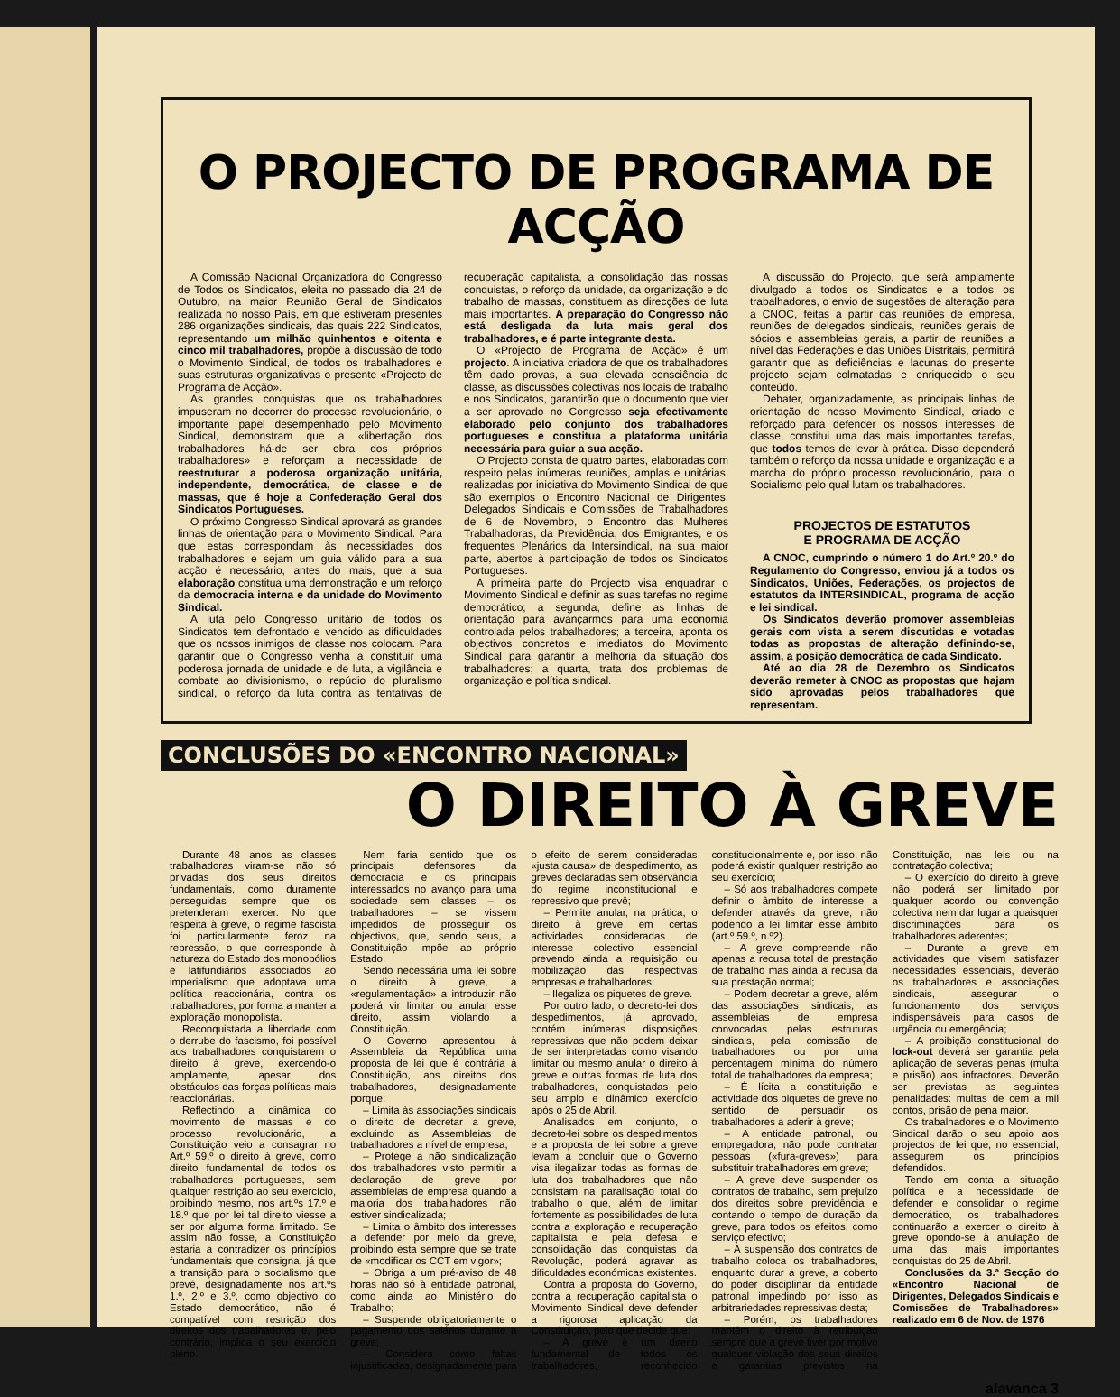O PROJECTO DE PROGRAMA DE ACÇÃO
A Comissão Nacional Organizadora do Congresso de Todos os Sindicatos, eleita no passado dia 24 de Outubro, na maior Reunião Geral de Sindicatos realizada no nosso País, em que estiveram presentes 286 organizações sindicais, das quais 222 Sindicatos, representando um milhão quinhentos e oitenta e cinco mil trabalhadores, propõe à discussão de todo o Movimento Sindical, de todos os trabalhadores e suas estruturas organizativas o presente «Projecto de Programa de Acção».
As grandes conquistas que os trabalhadores impuseram no decorrer do processo revolucionário, o importante papel desempenhado pelo Movimento Sindical, demonstram que a «libertação dos trabalhadores há-de ser obra dos próprios trabalhadores» e reforçam a necessidade de reestruturar a poderosa organização unitária, independente, democrática, de classe e de massas, que é hoje a Confederação Geral dos Sindicatos Portugueses.
O próximo Congresso Sindical aprovará as grandes linhas de orientação para o Movimento Sindical. Para que estas correspondam às necessidades dos trabalhadores e sejam um guia válido para a sua acção é necessário, antes do mais, que a sua elaboração constitua uma demonstração e um reforço da democracia interna e da unidade do Movimento Sindical.
A luta pelo Congresso unitário de todos os Sindicatos tem defrontado e vencido as dificuldades que os nossos inimigos de classe nos colocam. Para garantir que o Congresso venha a constituir uma poderosa jornada de unidade e de luta, a vigilância e combate ao divisionismo, o repúdio do pluralismo sindical, o reforço da luta contra as tentativas de recuperação capitalista, a consolidação das nossas conquistas, o reforço da unidade, da organização e do trabalho de massas, constituem as direcções de luta mais importantes. A preparação do Congresso não está desligada da luta mais geral dos trabalhadores, e é parte integrante desta.
O «Projecto de Programa de Acção» é um projecto. A iniciativa criadora de que os trabalhadores têm dado provas, a sua elevada consciência de classe, as discussões colectivas nos locais de trabalho e nos Sindicatos, garantirão que o documento que vier a ser aprovado no Congresso seja efectivamente elaborado pelo conjunto dos trabalhadores portugueses e constitua a plataforma unitária necessária para guiar a sua acção.
O Projecto consta de quatro partes, elaboradas com respeito pelas inúmeras reuniões, amplas e unitárias, realizadas por iniciativa do Movimento Sindical de que são exemplos o Encontro Nacional de Dirigentes, Delegados Sindicais e Comissões de Trabalhadores de 6 de Novembro, o Encontro das Mulheres Trabalhadoras, da Previdência, dos Emigrantes, e os frequentes Plenários da Intersindical, na sua maior parte, abertos à participação de todos os Sindicatos Portugueses.
A primeira parte do Projecto visa enquadrar o Movimento Sindical e definir as suas tarefas no regime democrático; a segunda, define as linhas de orientação para avançarmos para uma economia controlada pelos trabalhadores; a terceira, aponta os objectivos concretos e imediatos do Movimento Sindical para garantir a melhoria da situação dos trabalhadores; a quarta, trata dos problemas de organização e política sindical.
A discussão do Projecto, que será amplamente divulgado a todos os Sindicatos e a todos os trabalhadores, o envio de sugestões de alteração para a CNOC, feitas a partir das reuniões de empresa, reuniões de delegados sindicais, reuniões gerais de sócios e assembleias gerais, a partir de reuniões a nível das Federações e das Uniões Distritais, permitirá garantir que as deficiências e lacunas do presente projecto sejam colmatadas e enriquecido o seu conteúdo.
Debater, organizadamente, as principais linhas de orientação do nosso Movimento Sindical, criado e reforçado para defender os nossos interesses de classe, constitui uma das mais importantes tarefas, que todos temos de levar à prática. Disso dependerá também o reforço da nossa unidade e organização e a marcha do próprio processo revolucionário, para o Socialismo pelo qual lutam os trabalhadores.
PROJECTOS DE ESTATUTOS
E PROGRAMA DE ACÇÃO
A CNOC, cumprindo o número 1 do Art.º 20.º do Regulamento do Congresso, enviou já a todos os Sindicatos, Uniões, Federações, os projectos de estatutos da INTERSINDICAL, programa de acção e lei sindical.
Os Sindicatos deverão promover assembleias gerais com vista a serem discutidas e votadas todas as propostas de alteração definindo-se, assim, a posição democrática de cada Sindicato.
Até ao dia 28 de Dezembro os Sindicatos deverão remeter à CNOC as propostas que hajam sido aprovadas pelos trabalhadores que representam.
CONCLUSÕES DO «ENCONTRO NACIONAL»
O DIREITO À GREVE
Durante 48 anos as classes trabalhadoras viram-se não só privadas dos seus direitos fundamentais, como duramente perseguidas sempre que os pretenderam exercer. No que respeita à greve, o regime fascista foi particularmente feroz na repressão, o que corresponde à natureza do Estado dos monopólios e latifundiários associados ao imperialismo que adoptava uma política reaccionária, contra os trabalhadores, por forma a manter a exploração monopolista.
Reconquistada a liberdade com o derrube do fascismo, foi possível aos trabalhadores conquistarem o direito à greve, exercendo-o amplamente, apesar dos obstáculos das forças políticas mais reaccionárias.
Reflectindo a dinâmica do movimento de massas e do processo revolucionário, a Constituição veio a consagrar no Art.º 59.º o direito à greve, como direito fundamental de todos os trabalhadores portugueses, sem qualquer restrição ao seu exercício, proibindo mesmo, nos art.ºs 17.º e 18.º que por lei tal direito viesse a ser por alguma forma limitado. Se assim não fosse, a Constituição estaria a contradizer os princípios fundamentais que consigna, já que a transição para o socialismo que prevê, designadamente nos art.ºs 1.º, 2.º e 3.º, como objectivo do Estado democrático, não é compatível com restrição dos direitos dos trabalhadores e, pelo contrário, implica o seu exercício pleno.
Nem faria sentido que os principais defensores da democracia e os principais interessados no avanço para uma sociedade sem classes – os trabalhadores – se vissem impedidos de prosseguir os objectivos, que, sendo seus, a Constituição impõe ao próprio Estado.
Sendo necessária uma lei sobre o direito à greve, a «regulamentação» a introduzir não poderá vir limitar ou anular esse direito, assim violando a Constituição.
O Governo apresentou à Assembleia da República uma proposta de lei que é contrária à Constituição, aos direitos dos trabalhadores, designadamente porque:
– Limita às associações sindicais o direito de decretar a greve, excluindo as Assembleias de trabalhadores a nível de empresa;
– Protege a não sindicalização dos trabalhadores visto permitir a declaração de greve por assembleias de empresa quando a maioria dos trabalhadores não estiver sindicalizada;
– Limita o âmbito dos interesses a defender por meio da greve, proibindo esta sempre que se trate de «modificar os CCT em vigor»;
– Obriga a um pré-aviso de 48 horas não só à entidade patronal, como ainda ao Ministério do Trabalho;
– Suspende obrigatoriamente o pagamento dos salários durante a greve;
– Considera como faltas injustificadas, designadamente para o efeito de serem consideradas «justa causa» de despedimento, as greves declaradas sem observância do regime inconstitucional e repressivo que prevê;
– Permite anular, na prática, o direito à greve em certas actividades consideradas de interesse colectivo essencial prevendo ainda a requisição ou mobilização das respectivas empresas e trabalhadores;
– Ilegaliza os piquetes de greve.
Por outro lado, o decreto-lei dos despedimentos, já aprovado, contém inúmeras disposições repressivas que não podem deixar de ser interpretadas como visando limitar ou mesmo anular o direito à greve e outras formas de luta dos trabalhadores, conquistadas pelo seu amplo e dinâmico exercício após o 25 de Abril.
Analisados em conjunto, o decreto-lei sobre os despedimentos e a proposta de lei sobre a greve levam a concluir que o Governo visa ilegalizar todas as formas de luta dos trabalhadores que não consistam na paralisação total do trabalho o que, além de limitar fortemente as possibilidades de luta contra a exploração e recuperação capitalista e pela defesa e consolidação das conquistas da Revolução, poderá agravar as dificuldades económicas existentes.
Contra a proposta do Governo, contra a recuperação capitalista o Movimento Sindical deve defender a rigorosa aplicação da Constituição, pelo que decide que:
– A greve é um direito fundamental de todos os trabalhadores, reconhecido constitucionalmente e, por isso, não poderá existir qualquer restrição ao seu exercício;
– Só aos trabalhadores compete definir o âmbito de interesse a defender através da greve, não podendo a lei limitar esse âmbito (art.º 59.º, n.º2).
– A greve compreende não apenas a recusa total de prestação de trabalho mas ainda a recusa da sua prestação normal;
– Podem decretar a greve, além das associações sindicais, as assembleias de empresa convocadas pelas estruturas sindicais, pela comissão de trabalhadores ou por uma percentagem mínima do número total de trabalhadores da empresa;
– É lícita a constituição e actividade dos piquetes de greve no sentido de persuadir os trabalhadores a aderir à greve;
– A entidade patronal, ou empregadora, não pode contratar pessoas («fura-greves») para substituir trabalhadores em greve;
– A greve deve suspender os contratos de trabalho, sem prejuízo dos direitos sobre previdência e contando o tempo de duração da greve, para todos os efeitos, como serviço efectivo;
– A suspensão dos contratos de trabalho coloca os trabalhadores, enquanto durar a greve, a coberto do poder disciplinar da entidade patronal impedindo por isso as arbitrariedades repressivas desta;
– Porém, os trabalhadores mantêm o direito à retribuição sempre que a greve tiver por motivo qualquer violação dos seus direitos e garantias previstos na Constituição, nas leis ou na contratação colectiva;
– O exercício do direito à greve não poderá ser limitado por qualquer acordo ou convenção colectiva nem dar lugar a quaisquer discriminações para os trabalhadores aderentes;
– Durante a greve em actividades que visem satisfazer necessidades essenciais, deverão os trabalhadores e associações sindicais, assegurar o funcionamento dos serviços indispensáveis para casos de urgência ou emergência;
– A proibição constitucional do lock-out deverá ser garantia pela aplicação de severas penas (multa e prisão) aos infractores. Deverão ser previstas as seguintes penalidades: multas de cem a mil contos, prisão de pena maior.
Os trabalhadores e o Movimento Sindical darão o seu apoio aos projectos de lei que, no essencial, assegurem os princípios defendidos.
Tendo em conta a situação política e a necessidade de defender e consolidar o regime democrático, os trabalhadores continuarão a exercer o direito à greve opondo-se à anulação de uma das mais importantes conquistas do 25 de Abril.
Conclusões da 3.ª Secção do «Encontro Nacional de Dirigentes, Delegados Sindicais e Comissões de Trabalhadores» realizado em 6 de Nov. de 1976
alavanca 3